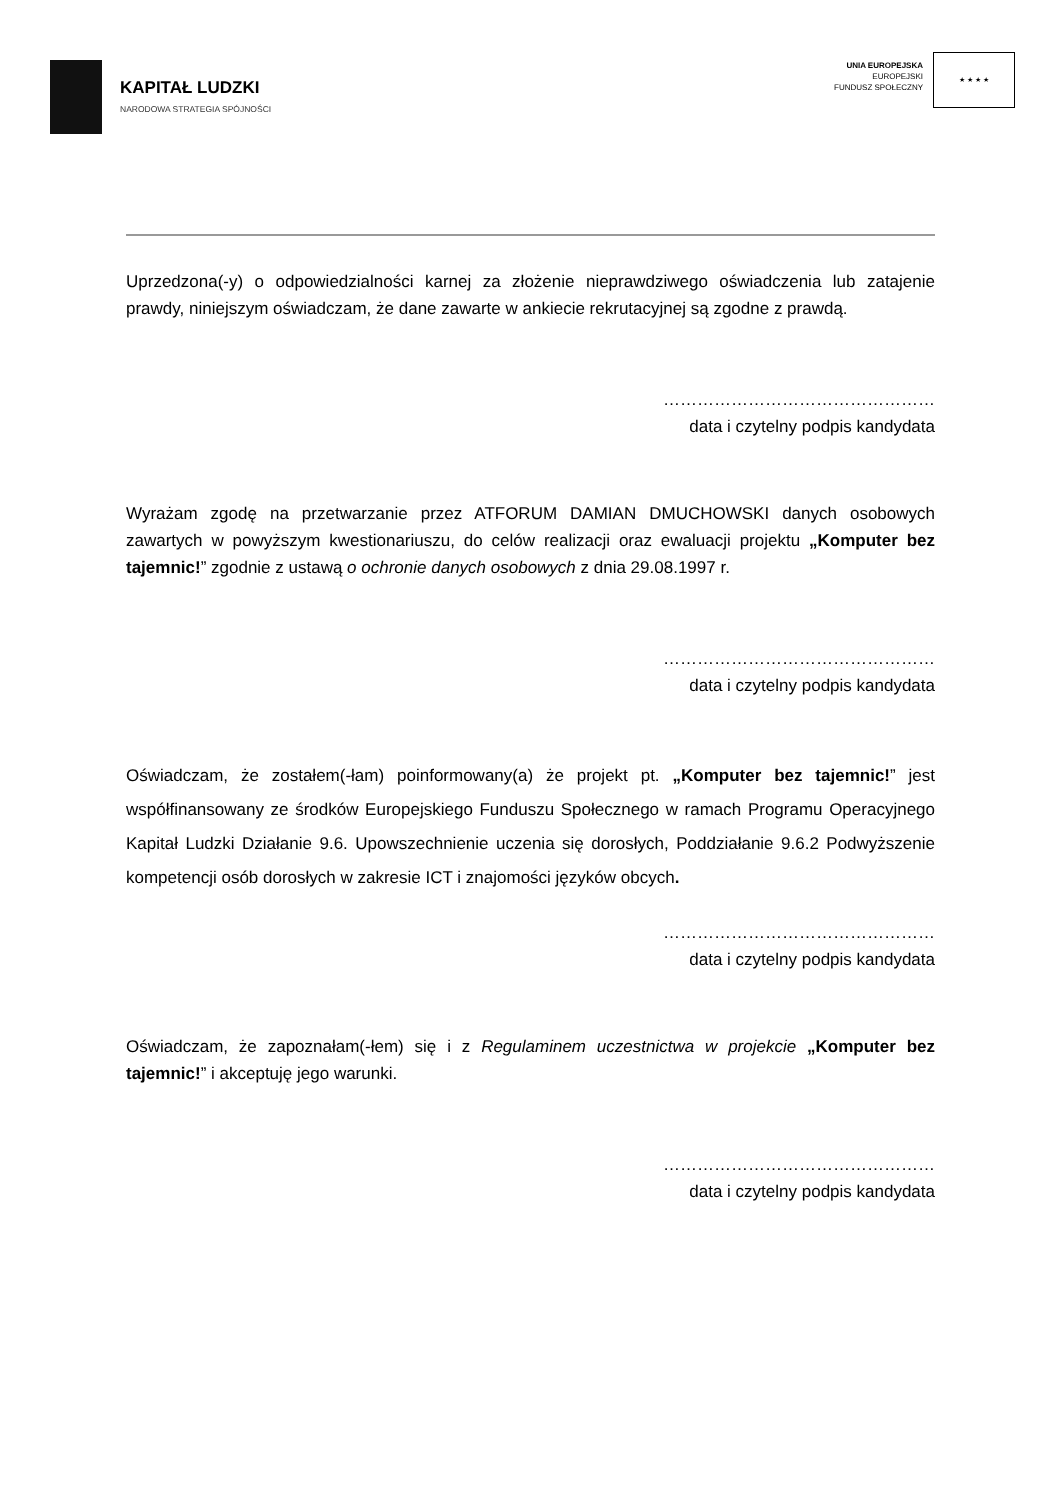KAPITAŁ LUDZKI
NARODOWA STRATEGIA SPÓJNOŚCI
UNIA EUROPEJSKA
EUROPEJSKI
FUNDUSZ SPOŁECZNY
★ ★ ★ ★
Uprzedzona(-y) o odpowiedzialności karnej za złożenie nieprawdziwego oświadczenia lub zatajenie prawdy, niniejszym oświadczam, że dane zawarte w ankiecie rekrutacyjnej są zgodne z prawdą.
…………………………………………
data i czytelny podpis kandydata
Wyrażam zgodę na przetwarzanie przez ATFORUM DAMIAN DMUCHOWSKI danych osobowych zawartych w powyższym kwestionariuszu, do celów realizacji oraz ewaluacji projektu „Komputer bez tajemnic!” zgodnie z ustawą o ochronie danych osobowych z dnia 29.08.1997 r.
…………………………………………
data i czytelny podpis kandydata
Oświadczam, że zostałem(-łam) poinformowany(a) że projekt pt. „Komputer bez tajemnic!” jest współfinansowany ze środków Europejskiego Funduszu Społecznego w ramach Programu Operacyjnego Kapitał Ludzki Działanie 9.6. Upowszechnienie uczenia się dorosłych, Poddziałanie 9.6.2 Podwyższenie kompetencji osób dorosłych w zakresie ICT i znajomości języków obcych.
…………………………………………
data i czytelny podpis kandydata
Oświadczam, że zapoznałam(-łem) się i z Regulaminem uczestnictwa w projekcie „Komputer bez tajemnic!” i akceptuję jego warunki.
…………………………………………
data i czytelny podpis kandydata